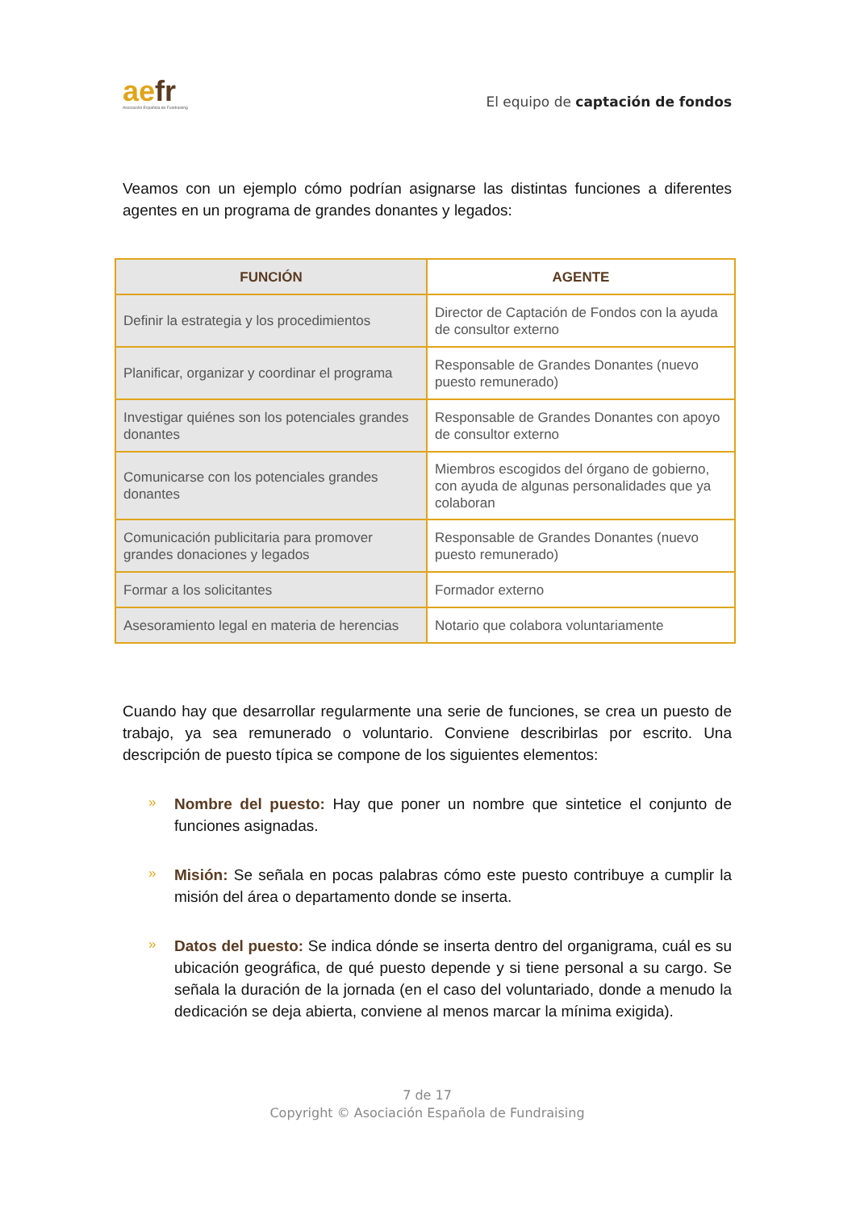aefr
Asociación Española de Fundraising
El equipo de captación de fondos
Veamos con un ejemplo cómo podrían asignarse las distintas funciones a diferentes agentes en un programa de grandes donantes y legados:
| FUNCIÓN | AGENTE |
| --- | --- |
| Definir la estrategia y los procedimientos | Director de Captación de Fondos con la ayuda de consultor externo |
| Planificar, organizar y coordinar el programa | Responsable de Grandes Donantes (nuevo puesto remunerado) |
| Investigar quiénes son los potenciales grandes donantes | Responsable de Grandes Donantes con apoyo de consultor externo |
| Comunicarse con los potenciales grandes donantes | Miembros escogidos del órgano de gobierno, con ayuda de algunas personalidades que ya colaboran |
| Comunicación publicitaria para promover grandes donaciones y legados | Responsable de Grandes Donantes (nuevo puesto remunerado) |
| Formar a los solicitantes | Formador externo |
| Asesoramiento legal en materia de herencias | Notario que colabora voluntariamente |
Cuando hay que desarrollar regularmente una serie de funciones, se crea un puesto de trabajo, ya sea remunerado o voluntario. Conviene describirlas por escrito. Una descripción de puesto típica se compone de los siguientes elementos:
»
Nombre del puesto: Hay que poner un nombre que sintetice el conjunto de funciones asignadas.
»
Misión: Se señala en pocas palabras cómo este puesto contribuye a cumplir la misión del área o departamento donde se inserta.
»
Datos del puesto: Se indica dónde se inserta dentro del organigrama, cuál es su ubicación geográfica, de qué puesto depende y si tiene personal a su cargo. Se señala la duración de la jornada (en el caso del voluntariado, donde a menudo la dedicación se deja abierta, conviene al menos marcar la mínima exigida).
7 de 17
Copyright © Asociación Española de Fundraising